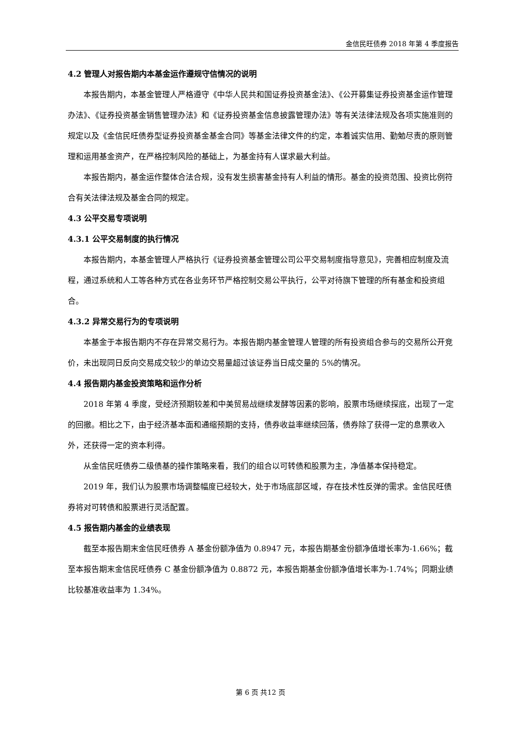金信民旺债券 2018 年第 4 季度报告
4.2 管理人对报告期内本基金运作遵规守信情况的说明
本报告期内，本基金管理人严格遵守《中华人民共和国证券投资基金法》、《公开募集证券投资基金运作管理办法》、《证券投资基金销售管理办法》和《证券投资基金信息披露管理办法》等有关法律法规及各项实施准则的规定以及《金信民旺债券型证券投资基金基金合同》等基金法律文件的约定，本着诚实信用、勤勉尽责的原则管理和运用基金资产，在严格控制风险的基础上，为基金持有人谋求最大利益。
本报告期内，基金运作整体合法合规，没有发生损害基金持有人利益的情形。基金的投资范围、投资比例符合有关法律法规及基金合同的规定。
4.3 公平交易专项说明
4.3.1 公平交易制度的执行情况
本报告期内，本基金管理人严格执行《证券投资基金管理公司公平交易制度指导意见》，完善相应制度及流程，通过系统和人工等各种方式在各业务环节严格控制交易公平执行，公平对待旗下管理的所有基金和投资组合。
4.3.2 异常交易行为的专项说明
本基金于本报告期内不存在异常交易行为。本报告期内基金管理人管理的所有投资组合参与的交易所公开竞价，未出现同日反向交易成交较少的单边交易量超过该证券当日成交量的 5%的情况。
4.4 报告期内基金投资策略和运作分析
2018 年第 4 季度，受经济预期较差和中美贸易战继续发酵等因素的影响，股票市场继续探底，出现了一定的回撤。相比之下，由于经济基本面和通缩预期的支持，债券收益率继续回落，债券除了获得一定的息票收入外，还获得一定的资本利得。
从金信民旺债券二级债基的操作策略来看，我们的组合以可转债和股票为主，净值基本保持稳定。
2019 年，我们认为股票市场调整幅度已经较大，处于市场底部区域，存在技术性反弹的需求。金信民旺债券将对可转债和股票进行灵活配置。
4.5 报告期内基金的业绩表现
截至本报告期末金信民旺债券 A 基金份额净值为 0.8947 元，本报告期基金份额净值增长率为-1.66%；截至本报告期末金信民旺债券 C 基金份额净值为 0.8872 元，本报告期基金份额净值增长率为-1.74%；同期业绩比较基准收益率为 1.34%。
第 6 页 共12 页